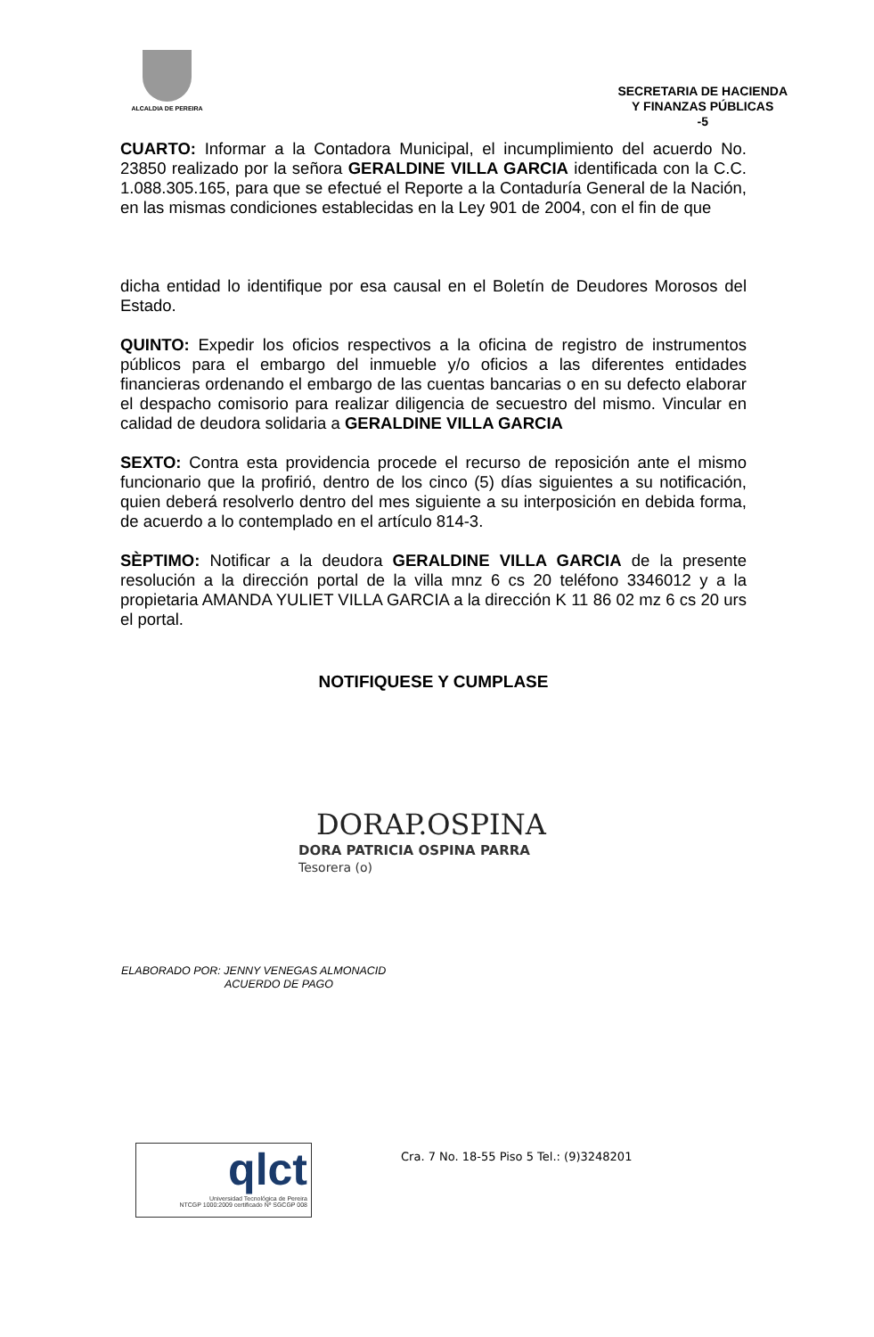ALCALDIA DE PEREIRA
SECRETARIA DE HACIENDA
Y FINANZAS PÚBLICAS
-5
CUARTO: Informar a la Contadora Municipal, el incumplimiento del acuerdo No. 23850 realizado por la señora GERALDINE VILLA GARCIA identificada con la C.C. 1.088.305.165, para que se efectué el Reporte a la Contaduría General de la Nación, en las mismas condiciones establecidas en la Ley 901 de 2004, con el fin de que
dicha entidad lo identifique por esa causal en el Boletín de Deudores Morosos del Estado.
QUINTO: Expedir los oficios respectivos a la oficina de registro de instrumentos públicos para el embargo del inmueble y/o oficios a las diferentes entidades financieras ordenando el embargo de las cuentas bancarias o en su defecto elaborar el despacho comisorio para realizar diligencia de secuestro del mismo. Vincular en calidad de deudora solidaria a GERALDINE VILLA GARCIA
SEXTO: Contra esta providencia procede el recurso de reposición ante el mismo funcionario que la profirió, dentro de los cinco (5) días siguientes a su notificación, quien deberá resolverlo dentro del mes siguiente a su interposición en debida forma, de acuerdo a lo contemplado en el artículo 814-3.
SÈPTIMO: Notificar a la deudora GERALDINE VILLA GARCIA de la presente resolución a la dirección portal de la villa mnz 6 cs 20 teléfono 3346012 y a la propietaria AMANDA YULIET VILLA GARCIA a la dirección K 11 86 02 mz 6 cs 20 urs el portal.
NOTIFIQUESE Y CUMPLASE
DORAP.OSPINA
DORA PATRICIA OSPINA PARRA
Tesorera (o)
ELABORADO POR: JENNY VENEGAS ALMONACID
ACUERDO DE PAGO
qlct
Universidad Tecnológica de Pereira
NTCGP 1000:2009 certificado Nº SGCGP 008
Cra. 7 No. 18-55 Piso 5 Tel.: (9)3248201